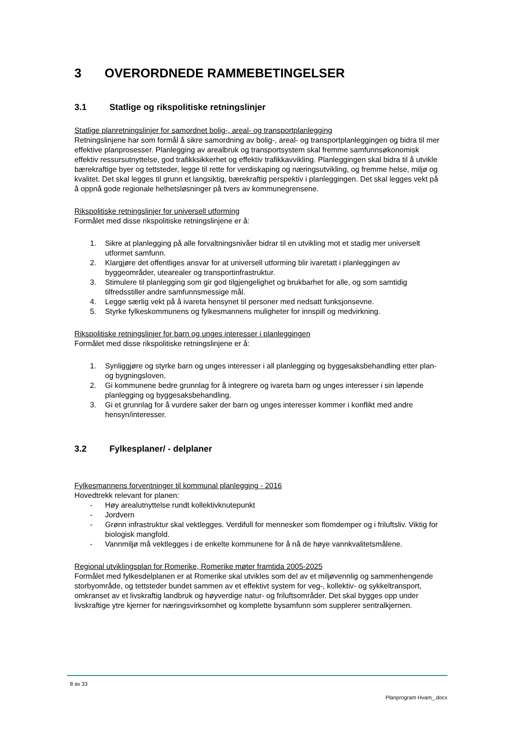3 OVERORDNEDE RAMMEBETINGELSER
3.1 Statlige og rikspolitiske retningslinjer
Statlige planretningslinjer for samordnet bolig-, areal- og transportplanlegging
Retningslinjene har som formål å sikre samordning av bolig-, areal- og transportplanleggingen og bidra til mer effektive planprosesser. Planlegging av arealbruk og transportsystem skal fremme samfunnsøkonomisk effektiv ressursutnyttelse, god trafikksikkerhet og effektiv trafikkavvikling. Planleggingen skal bidra til å utvikle bærekraftige byer og tettsteder, legge til rette for verdiskaping og næringsutvikling, og fremme helse, miljø og kvalitet. Det skal legges til grunn et langsiktig, bærekraftig perspektiv i planleggingen. Det skal legges vekt på å oppnå gode regionale helhetsløsninger på tvers av kommunegrensene.
Rikspolitiske retningslinjer for universell utforming
Formålet med disse rikspolitiske retningslinjene er å:
1. Sikre at planlegging på alle forvaltningsnivåer bidrar til en utvikling mot et stadig mer universelt utformet samfunn.
2. Klargjøre det offentliges ansvar for at universell utforming blir ivaretatt i planleggingen av byggeområder, utearealer og transportinfrastruktur.
3. Stimulere til planlegging som gir god tilgjengelighet og brukbarhet for alle, og som samtidig tilfredsstiller andre samfunnsmessige mål.
4. Legge særlig vekt på å ivareta hensynet til personer med nedsatt funksjonsevne.
5. Styrke fylkeskommunens og fylkesmannens muligheter for innspill og medvirkning.
Rikspolitiske retningslinjer for barn og unges interesser i planleggingen
Formålet med disse rikspolitiske retningslinjene er å:
1. Synliggjøre og styrke barn og unges interesser i all planlegging og byggesaksbehandling etter plan- og bygningsloven.
2. Gi kommunene bedre grunnlag for å integrere og ivareta barn og unges interesser i sin løpende planlegging og byggesaksbehandling.
3. Gi et grunnlag for å vurdere saker der barn og unges interesser kommer i konflikt med andre hensyn/interesser.
3.2 Fylkesplaner/ - delplaner
Fylkesmannens forventninger til kommunal planlegging - 2016
Hovedtrekk relevant for planen:
- Høy arealutnyttelse rundt kollektivknutepunkt
- Jordvern
- Grønn infrastruktur skal vektlegges. Verdifull for mennesker som flomdemper og i friluftsliv. Viktig for biologisk mangfold.
- Vannmiljø må vektlegges i de enkelte kommunene for å nå de høye vannkvalitetsmålene.
Regional utviklingsplan for Romerike, Romerike møter framtida 2005-2025
Formålet med fylkesdelplanen er at Romerike skal utvikles som del av et miljøvennlig og sammenhengende storbyområde, og tettsteder bundet sammen av et effektivt system for veg-, kollektiv- og sykkeltransport, omkranset av et livskraftig landbruk og høyverdige natur- og friluftsområder. Det skal bygges opp under livskraftige ytre kjerner for næringsvirksomhet og komplette bysamfunn som supplerer sentralkjernen.
8 av 33
Planprogram Hvam_.docx